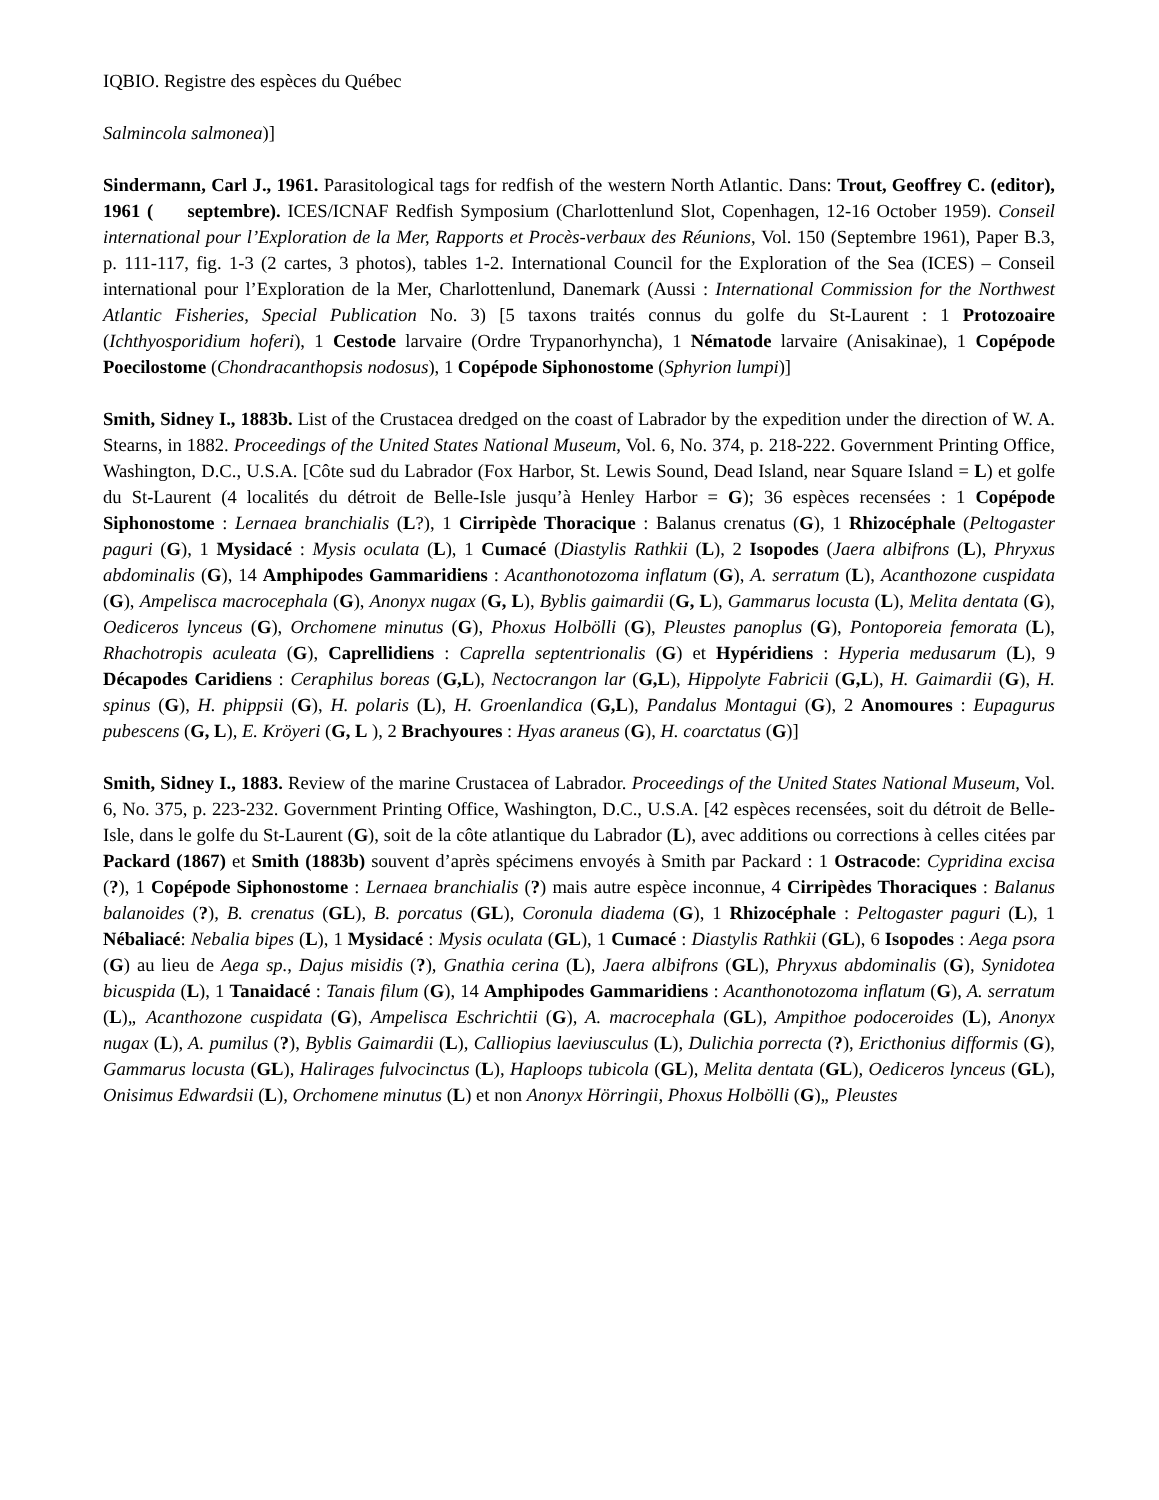IQBIO. Registre des espèces du Québec
Salmincola salmonea)]
Sindermann, Carl J., 1961. Parasitological tags for redfish of the western North Atlantic. Dans: Trout, Geoffrey C. (editor), 1961 ( septembre). ICES/ICNAF Redfish Symposium (Charlottenlund Slot, Copenhagen, 12-16 October 1959). Conseil international pour l’Exploration de la Mer, Rapports et Procès-verbaux des Réunions, Vol. 150 (Septembre 1961), Paper B.3, p. 111-117, fig. 1-3 (2 cartes, 3 photos), tables 1-2. International Council for the Exploration of the Sea (ICES) – Conseil international pour l’Exploration de la Mer, Charlottenlund, Danemark (Aussi : International Commission for the Northwest Atlantic Fisheries, Special Publication No. 3) [5 taxons traités connus du golfe du St-Laurent : 1 Protozoaire (Ichthyosporidium hoferi), 1 Cestode larvaire (Ordre Trypanorhyncha), 1 Nématode larvaire (Anisakinae), 1 Copépode Poecilostome (Chondracanthopsis nodosus), 1 Copépode Siphonostome (Sphyrion lumpi)]
Smith, Sidney I., 1883b. List of the Crustacea dredged on the coast of Labrador by the expedition under the direction of W. A. Stearns, in 1882. Proceedings of the United States National Museum, Vol. 6, No. 374, p. 218-222. Government Printing Office, Washington, D.C., U.S.A. [Côte sud du Labrador (Fox Harbor, St. Lewis Sound, Dead Island, near Square Island = L) et golfe du St-Laurent (4 localités du détroit de Belle-Isle jusqu’à Henley Harbor = G); 36 espèces recensées : 1 Copépode Siphonostome : Lernaea branchialis (L?), 1 Cirripède Thoracique : Balanus crenatus (G), 1 Rhizocéphale (Peltogaster paguri (G), 1 Mysidacé : Mysis oculata (L), 1 Cumacé (Diastylis Rathkii (L), 2 Isopodes (Jaera albifrons (L), Phryxus abdominalis (G), 14 Amphipodes Gammaridiens : Acanthonotozoma inflatum (G), A. serratum (L), Acanthozone cuspidata (G), Ampelisca macrocephala (G), Anonyx nugax (G, L), Byblis gaimardii (G, L), Gammarus locusta (L), Melita dentata (G), Oediceros lynceus (G), Orchomene minutus (G), Phoxus Holbölli (G), Pleustes panoplus (G), Pontoporeia femorata (L), Rhachotropis aculeata (G), Caprellidiens : Caprella septentrionalis (G) et Hypéridiens : Hyperia medusarum (L), 9 Décapodes Caridiens : Ceraphilus boreas (G,L), Nectocrangon lar (G,L), Hippolyte Fabricii (G,L), H. Gaimardii (G), H. spinus (G), H. phippsii (G), H. polaris (L), H. Groenlandica (G,L), Pandalus Montagui (G), 2 Anomoures : Eupagurus pubescens (G, L), E. Kröyeri (G, L ), 2 Brachyoures : Hyas araneus (G), H. coarctatus (G)]
Smith, Sidney I., 1883. Review of the marine Crustacea of Labrador. Proceedings of the United States National Museum, Vol. 6, No. 375, p. 223-232. Government Printing Office, Washington, D.C., U.S.A. [42 espèces recensées, soit du détroit de Belle-Isle, dans le golfe du St-Laurent (G), soit de la côte atlantique du Labrador (L), avec additions ou corrections à celles citées par Packard (1867) et Smith (1883b) souvent d’après spécimens envoyés à Smith par Packard : 1 Ostracode: Cypridina excisa (?), 1 Copépode Siphonostome : Lernaea branchialis (?) mais autre espèce inconnue, 4 Cirripèdes Thoraciques : Balanus balanoides (?), B. crenatus (GL), B. porcatus (GL), Coronula diadema (G), 1 Rhizocéphale : Peltogaster paguri (L), 1 Nébaliacé: Nebalia bipes (L), 1 Mysidacé : Mysis oculata (GL), 1 Cumacé : Diastylis Rathkii (GL), 6 Isopodes : Aega psora (G) au lieu de Aega sp., Dajus misidis (?), Gnathia cerina (L), Jaera albifrons (GL), Phryxus abdominalis (G), Synidotea bicuspida (L), 1 Tanaidacé : Tanais filum (G), 14 Amphipodes Gammaridiens : Acanthonotozoma inflatum (G), A. serratum (L)„ Acanthozone cuspidata (G), Ampelisca Eschrichtii (G), A. macrocephala (GL), Ampithoe podoceroides (L), Anonyx nugax (L), A. pumilus (?), Byblis Gaimardii (L), Calliopius laeviusculus (L), Dulichia porrecta (?), Ericthonius difformis (G), Gammarus locusta (GL), Halirages fulvocinctus (L), Haploops tubicola (GL), Melita dentata (GL), Oediceros lynceus (GL), Onisimus Edwardsii (L), Orchomene minutus (L) et non Anonyx Hörringii, Phoxus Holbölli (G)„ Pleustes